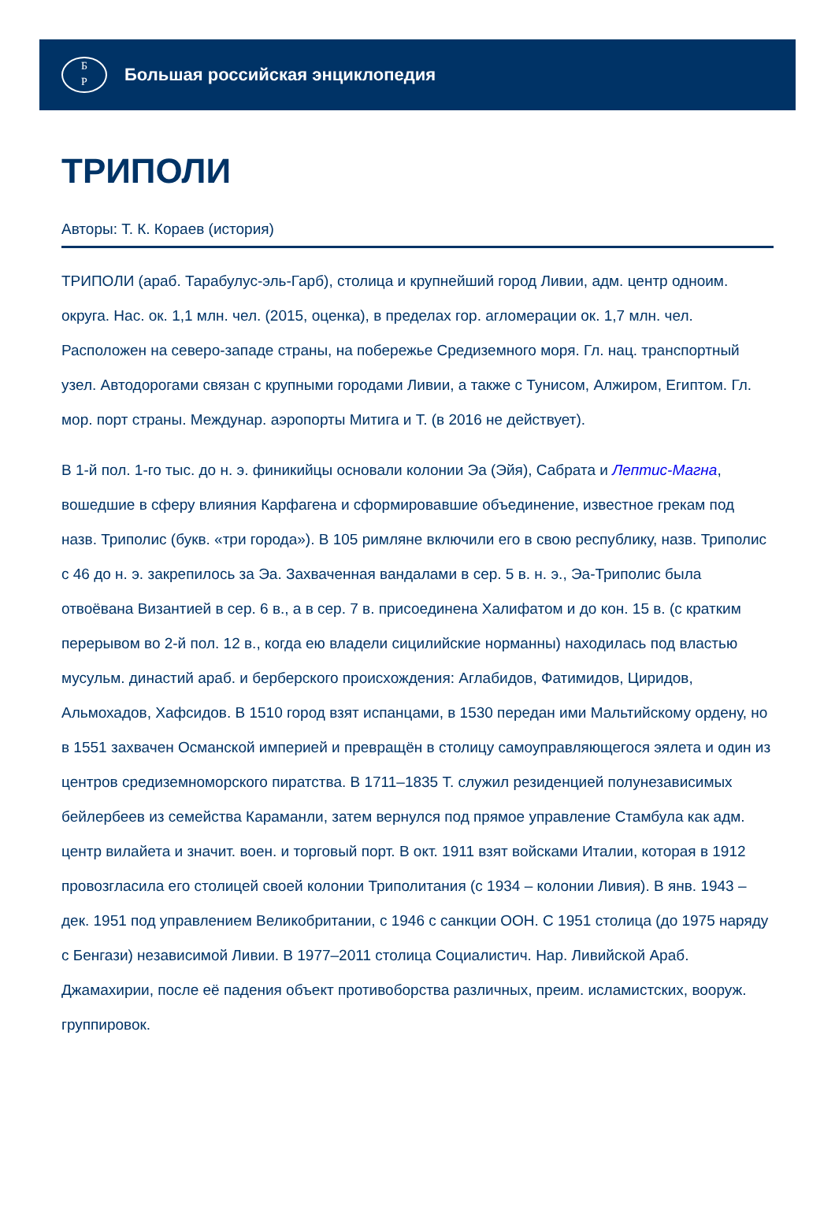Б
Р
Большая российская энциклопедия
ТРИПОЛИ
Авторы: Т. К. Кораев (история)
ТРИПОЛИ (араб. Тарабулус-эль-Гарб), столица и крупнейший город Ливии, адм. центр одноим. округа. Нас. ок. 1,1 млн. чел. (2015, оценка), в пределах гор. агломерации ок. 1,7 млн. чел. Расположен на северо-западе страны, на побережье Средиземного моря. Гл. нац. транспортный узел. Автодорогами связан с крупными городами Ливии, а также с Тунисом, Алжиром, Египтом. Гл. мор. порт страны. Междунар. аэропорты Митига и Т. (в 2016 не действует).
В 1-й пол. 1-го тыс. до н. э. финикийцы основали колонии Эа (Эйя), Сабрата и Лептис-Магна, вошедшие в сферу влияния Карфагена и сформировавшие объединение, известное грекам под назв. Триполис (букв. «три города»). В 105 римляне включили его в свою республику, назв. Триполис с 46 до н. э. закрепилось за Эа. Захваченная вандалами в сер. 5 в. н. э., Эа-Триполис была отвоёвана Византией в сер. 6 в., а в сер. 7 в. присоединена Халифатом и до кон. 15 в. (с кратким перерывом во 2-й пол. 12 в., когда ею владели сицилийские норманны) находилась под властью мусульм. династий араб. и берберского происхождения: Аглабидов, Фатимидов, Циридов, Альмохадов, Хафсидов. В 1510 город взят испанцами, в 1530 передан ими Мальтийскому ордену, но в 1551 захвачен Османской империей и превращён в столицу самоуправляющегося эялета и один из центров средиземноморского пиратства. В 1711–1835 Т. служил резиденцией полунезависимых бейлербеев из семейства Караманли, затем вернулся под прямое управление Стамбула как адм. центр вилайета и значит. воен. и торговый порт. В окт. 1911 взят войсками Италии, которая в 1912 провозгласила его столицей своей колонии Триполитания (с 1934 – колонии Ливия). В янв. 1943 – дек. 1951 под управлением Великобритании, с 1946 с санкции ООН. С 1951 столица (до 1975 наряду с Бенгази) независимой Ливии. В 1977–2011 столица Социалистич. Нар. Ливийской Араб. Джамахирии, после её падения объект противоборства различных, преим. исламистских, вооруж. группировок.